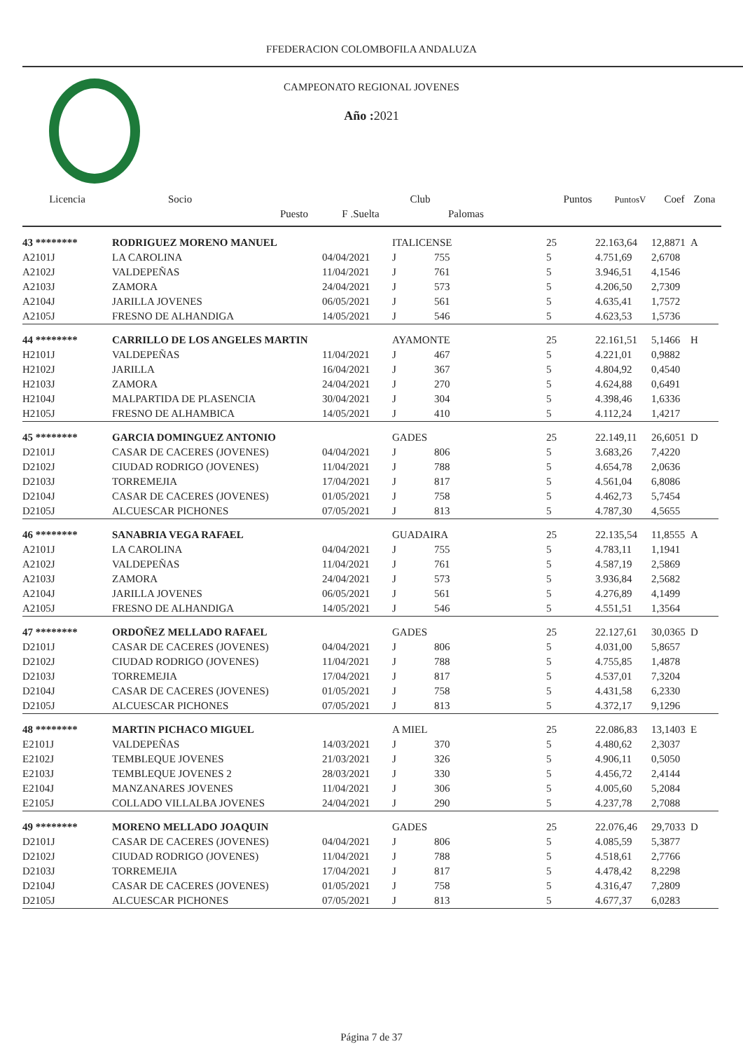FFEDERACION COLOMBOFILA ANDALUZA
CAMPEONATO REGIONAL JOVENES
Año : 2021
| Licencia | Socio | | Club | | Puntos | PuntosV | Coef | Zona |
| --- | --- | --- | --- | --- | --- | --- | --- | --- |
| | Puesto | F .Suelta | | Palomas | | | | |
| 43 ******** | RODRIGUEZ MORENO MANUEL | | ITALICENSE | | 25 | 22.163,64 | 12,8871 | A |
| A2101J | LA CAROLINA | 04/04/2021 | J | 755 | 5 | 4.751,69 | 2,6708 | |
| A2102J | VALDEPEÑAS | 11/04/2021 | J | 761 | 5 | 3.946,51 | 4,1546 | |
| A2103J | ZAMORA | 24/04/2021 | J | 573 | 5 | 4.206,50 | 2,7309 | |
| A2104J | JARILLA JOVENES | 06/05/2021 | J | 561 | 5 | 4.635,41 | 1,7572 | |
| A2105J | FRESNO DE ALHANDIGA | 14/05/2021 | J | 546 | 5 | 4.623,53 | 1,5736 | |
| 44 ******** | CARRILLO DE LOS ANGELES MARTIN | | AYAMONTE | | 25 | 22.161,51 | 5,1466 | H |
| H2101J | VALDEPEÑAS | 11/04/2021 | J | 467 | 5 | 4.221,01 | 0,9882 | |
| H2102J | JARILLA | 16/04/2021 | J | 367 | 5 | 4.804,92 | 0,4540 | |
| H2103J | ZAMORA | 24/04/2021 | J | 270 | 5 | 4.624,88 | 0,6491 | |
| H2104J | MALPARTIDA DE PLASENCIA | 30/04/2021 | J | 304 | 5 | 4.398,46 | 1,6336 | |
| H2105J | FRESNO DE ALHAMBICA | 14/05/2021 | J | 410 | 5 | 4.112,24 | 1,4217 | |
| 45 ******** | GARCIA DOMINGUEZ ANTONIO | | GADES | | 25 | 22.149,11 | 26,6051 | D |
| D2101J | CASAR DE CACERES (JOVENES) | 04/04/2021 | J | 806 | 5 | 3.683,26 | 7,4220 | |
| D2102J | CIUDAD RODRIGO (JOVENES) | 11/04/2021 | J | 788 | 5 | 4.654,78 | 2,0636 | |
| D2103J | TORREMEJIA | 17/04/2021 | J | 817 | 5 | 4.561,04 | 6,8086 | |
| D2104J | CASAR DE CACERES (JOVENES) | 01/05/2021 | J | 758 | 5 | 4.462,73 | 5,7454 | |
| D2105J | ALCUESCAR PICHONES | 07/05/2021 | J | 813 | 5 | 4.787,30 | 4,5655 | |
| 46 ******** | SANABRIA VEGA RAFAEL | | GUADAIRA | | 25 | 22.135,54 | 11,8555 | A |
| A2101J | LA CAROLINA | 04/04/2021 | J | 755 | 5 | 4.783,11 | 1,1941 | |
| A2102J | VALDEPEÑAS | 11/04/2021 | J | 761 | 5 | 4.587,19 | 2,5869 | |
| A2103J | ZAMORA | 24/04/2021 | J | 573 | 5 | 3.936,84 | 2,5682 | |
| A2104J | JARILLA JOVENES | 06/05/2021 | J | 561 | 5 | 4.276,89 | 4,1499 | |
| A2105J | FRESNO DE ALHANDIGA | 14/05/2021 | J | 546 | 5 | 4.551,51 | 1,3564 | |
| 47 ******** | ORDOÑEZ MELLADO RAFAEL | | GADES | | 25 | 22.127,61 | 30,0365 | D |
| D2101J | CASAR DE CACERES (JOVENES) | 04/04/2021 | J | 806 | 5 | 4.031,00 | 5,8657 | |
| D2102J | CIUDAD RODRIGO (JOVENES) | 11/04/2021 | J | 788 | 5 | 4.755,85 | 1,4878 | |
| D2103J | TORREMEJIA | 17/04/2021 | J | 817 | 5 | 4.537,01 | 7,3204 | |
| D2104J | CASAR DE CACERES (JOVENES) | 01/05/2021 | J | 758 | 5 | 4.431,58 | 6,2330 | |
| D2105J | ALCUESCAR PICHONES | 07/05/2021 | J | 813 | 5 | 4.372,17 | 9,1296 | |
| 48 ******** | MARTIN PICHACO MIGUEL | | A MIEL | | 25 | 22.086,83 | 13,1403 | E |
| E2101J | VALDEPEÑAS | 14/03/2021 | J | 370 | 5 | 4.480,62 | 2,3037 | |
| E2102J | TEMBLEQUE JOVENES | 21/03/2021 | J | 326 | 5 | 4.906,11 | 0,5050 | |
| E2103J | TEMBLEQUE JOVENES 2 | 28/03/2021 | J | 330 | 5 | 4.456,72 | 2,4144 | |
| E2104J | MANZANARES JOVENES | 11/04/2021 | J | 306 | 5 | 4.005,60 | 5,2084 | |
| E2105J | COLLADO VILLALBA JOVENES | 24/04/2021 | J | 290 | 5 | 4.237,78 | 2,7088 | |
| 49 ******** | MORENO MELLADO JOAQUIN | | GADES | | 25 | 22.076,46 | 29,7033 | D |
| D2101J | CASAR DE CACERES (JOVENES) | 04/04/2021 | J | 806 | 5 | 4.085,59 | 5,3877 | |
| D2102J | CIUDAD RODRIGO (JOVENES) | 11/04/2021 | J | 788 | 5 | 4.518,61 | 2,7766 | |
| D2103J | TORREMEJIA | 17/04/2021 | J | 817 | 5 | 4.478,42 | 8,2298 | |
| D2104J | CASAR DE CACERES (JOVENES) | 01/05/2021 | J | 758 | 5 | 4.316,47 | 7,2809 | |
| D2105J | ALCUESCAR PICHONES | 07/05/2021 | J | 813 | 5 | 4.677,37 | 6,0283 | |
Página 7 de 37